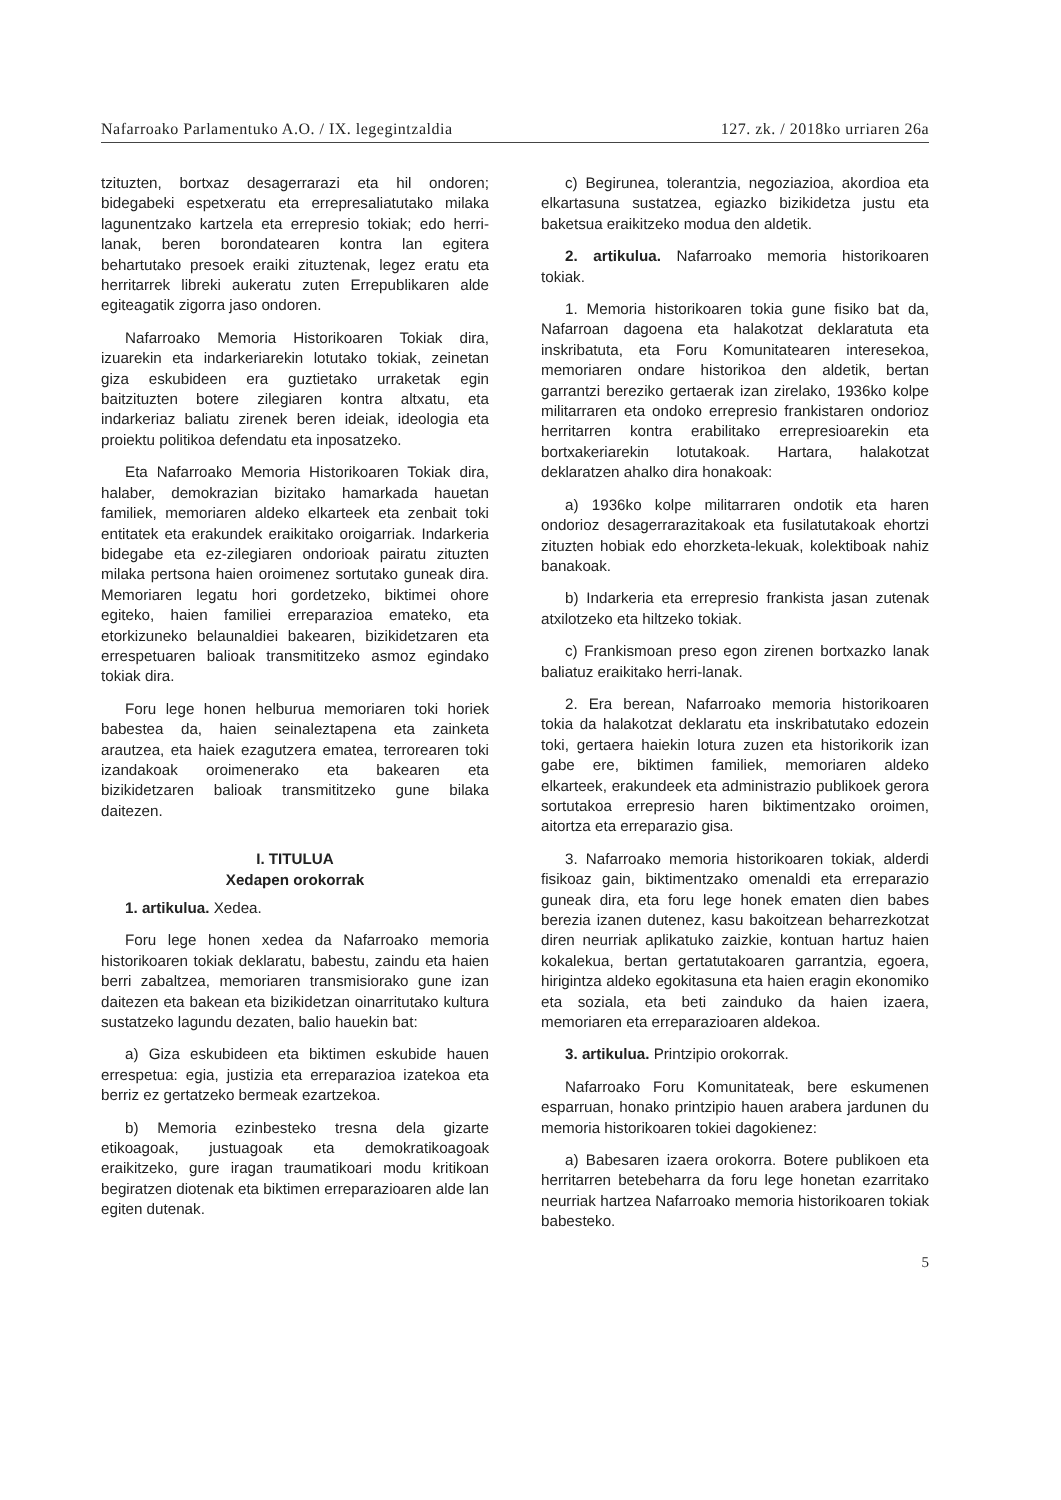Nafarroako Parlamentuko A.O. / IX. legegintzaldia 127. zk. / 2018ko urriaren 26a
tzituzten, bortxaz desagerrarazi eta hil ondoren; bidegabeki espetxeratu eta errepresaliatutako milaka lagunentzako kartzela eta errepresio tokiak; edo herri-lanak, beren borondatearen kontra lan egitera behartutako presoek eraiki zituztenak, legez eratu eta herritarrek libreki aukeratu zuten Errepublikaren alde egiteagatik zigorra jaso ondoren.
Nafarroako Memoria Historikoaren Tokiak dira, izuarekin eta indarkeriarekin lotutako tokiak, zeinetan giza eskubideen era guztietako urraketak egin baitzituzten botere zilegiaren kontra altxatu, eta indarkeriaz baliatu zirenek beren ideiak, ideologia eta proiektu politikoa defendatu eta inposatzeko.
Eta Nafarroako Memoria Historikoaren Tokiak dira, halaber, demokrazian bizitako hamarkada hauetan familiek, memoriaren aldeko elkarteek eta zenbait toki entitatek eta erakundek eraikitako oroigarriak. Indarkeria bidegabe eta ez-zilegiaren ondorioak pairatu zituzten milaka pertsona haien oroimenez sortutako guneak dira. Memoriaren legatu hori gordetzeko, biktimei ohore egiteko, haien familiei erreparazioa emateko, eta etorkizuneko belaunaldiei bakearen, bizikidetzaren eta errespetuaren balioak transmititzeko asmoz egindako tokiak dira.
Foru lege honen helburua memoriaren toki horiek babestea da, haien seinaleztapena eta zainketa arautzea, eta haiek ezagutzera ematea, terrorearen toki izandakoak oroimenerako eta bakearen eta bizikidetzaren balioak transmititzeko gune bilaka daitezen.
I. TITULUA
Xedapen orokorrak
1. artikulua. Xedea.
Foru lege honen xedea da Nafarroako memoria historikoaren tokiak deklaratu, babestu, zaindu eta haien berri zabaltzea, memoriaren transmisiorako gune izan daitezen eta bakean eta bizikidetzan oinarritutako kultura sustatzeko lagundu dezaten, balio hauekin bat:
a) Giza eskubideen eta biktimen eskubide hauen errespetua: egia, justizia eta erreparazioa izatekoa eta berriz ez gertatzeko bermeak ezartzekoa.
b) Memoria ezinbesteko tresna dela gizarte etikoagoak, justuagoak eta demokratikoagoak eraikitzeko, gure iragan traumatikoari modu kritikoan begiratzen diotenak eta biktimen erreparazioaren alde lan egiten dutenak.
c) Begirunea, tolerantzia, negoziazioa, akordioa eta elkartasuna sustatzea, egiazko bizikidetza justu eta baketsua eraikitzeko modua den aldetik.
2. artikulua. Nafarroako memoria historikoaren tokiak.
1. Memoria historikoaren tokia gune fisiko bat da, Nafarroan dagoena eta halakotzat deklaratuta eta inskribatuta, eta Foru Komunitatearen interesekoa, memoriaren ondare historikoa den aldetik, bertan garrantzi bereziko gertaerak izan zirelako, 1936ko kolpe militarraren eta ondoko errepresio frankistaren ondorioz herritarren kontra erabilitako errepresioarekin eta bortxakeriarekin lotutakoak. Hartara, halakotzat deklaratzen ahalko dira honakoak:
a) 1936ko kolpe militarraren ondotik eta haren ondorioz desagerrarazitakoak eta fusilatutakoak ehortzi zituzten hobiak edo ehorzketa-lekuak, kolektiboak nahiz banakoak.
b) Indarkeria eta errepresio frankista jasan zutenak atxilotzeko eta hiltzeko tokiak.
c) Frankismoan preso egon zirenen bortxazko lanak baliatuz eraikitako herri-lanak.
2. Era berean, Nafarroako memoria historikoaren tokia da halakotzat deklaratu eta inskribatutako edozein toki, gertaera haiekin lotura zuzen eta historikorik izan gabe ere, biktimen familiek, memoriaren aldeko elkarteek, erakundeek eta administrazio publikoek gerora sortutakoa errepresio haren biktimentzako oroimen, aitortza eta erreparazio gisa.
3. Nafarroako memoria historikoaren tokiak, alderdi fisikoaz gain, biktimentzako omenaldi eta erreparazio guneak dira, eta foru lege honek ematen dien babes berezia izanen dutenez, kasu bakoitzean beharrezkotzat diren neurriak aplikatuko zaizkie, kontuan hartuz haien kokalekua, bertan gertatutakoaren garrantzia, egoera, hirigintza aldeko egokitasuna eta haien eragin ekonomiko eta soziala, eta beti zainduko da haien izaera, memoriaren eta erreparazioaren aldekoa.
3. artikulua. Printzipio orokorrak.
Nafarroako Foru Komunitateak, bere eskumenen esparruan, honako printzipio hauen arabera jardunen du memoria historikoaren tokiei dagokienez:
a) Babesaren izaera orokorra. Botere publikoen eta herritarren betebeharra da foru lege honetan ezarritako neurriak hartzea Nafarroako memoria historikoaren tokiak babesteko.
5